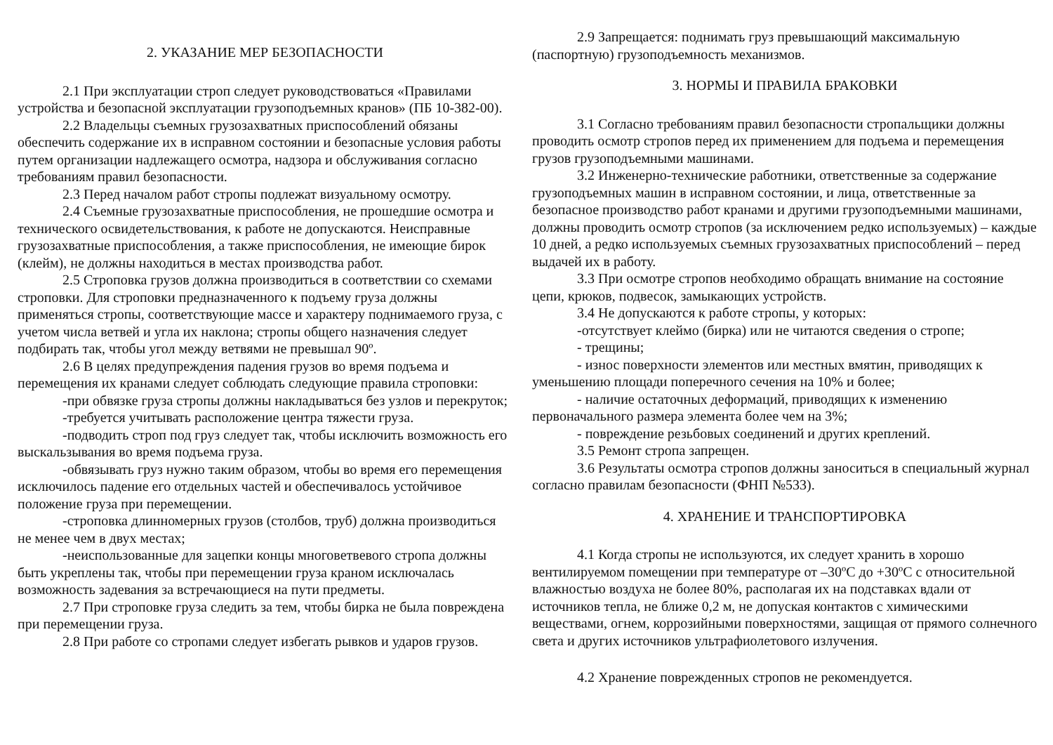2. УКАЗАНИЕ МЕР БЕЗОПАСНОСТИ
2.1 При эксплуатации строп следует руководствоваться «Правилами устройства и безопасной эксплуатации грузоподъемных кранов» (ПБ 10-382-00).
2.2 Владельцы съемных грузозахватных приспособлений обязаны обеспечить содержание их в исправном состоянии и безопасные условия работы путем организации надлежащего осмотра, надзора и обслуживания согласно требованиям правил безопасности.
2.3 Перед началом работ стропы подлежат визуальному осмотру.
2.4 Съемные грузозахватные приспособления, не прошедшие осмотра и технического освидетельствования, к работе не допускаются. Неисправные грузозахватные приспособления, а также приспособления, не имеющие бирок (клейм), не должны находиться в местах производства работ.
2.5 Строповка грузов должна производиться в соответствии со схемами строповки. Для строповки предназначенного к подъему груза должны применяться стропы, соответствующие массе и характеру поднимаемого груза, с учетом числа ветвей и угла их наклона; стропы общего назначения следует подбирать так, чтобы угол между ветвями не превышал 90º.
2.6 В целях предупреждения падения грузов во время подъема и перемещения их кранами следует соблюдать следующие правила строповки:
-при обвязке груза стропы должны накладываться без узлов и перекруток;
-требуется учитывать расположение центра тяжести груза.
-подводить строп под груз следует так, чтобы исключить возможность его выскальзывания во время подъема груза.
-обвязывать груз нужно таким образом, чтобы во время его перемещения исключилось падение его отдельных частей и обеспечивалось устойчивое положение груза при перемещении.
-строповка длинномерных грузов (столбов, труб) должна производиться не менее чем в двух местах;
-неиспользованные для зацепки концы многоветвевого стропа должны быть укреплены так, чтобы при перемещении груза краном исключалась возможность задевания за встречающиеся на пути предметы.
2.7 При строповке груза следить за тем, чтобы бирка не была повреждена при перемещении груза.
2.8 При работе со стропами следует избегать рывков и ударов грузов.
2.9 Запрещается: поднимать груз превышающий максимальную (паспортную) грузоподъемность механизмов.
3. НОРМЫ И ПРАВИЛА БРАКОВКИ
3.1 Согласно требованиям правил безопасности стропальщики должны проводить осмотр стропов перед их применением для подъема и перемещения грузов грузоподъемными машинами.
3.2 Инженерно-технические работники, ответственные за содержание грузоподъемных машин в исправном состоянии, и лица, ответственные за безопасное производство работ кранами и другими грузоподъемными машинами, должны проводить осмотр стропов (за исключением редко используемых) – каждые 10 дней, а редко используемых съемных грузозахватных приспособлений – перед выдачей их в работу.
3.3 При осмотре стропов необходимо обращать внимание на состояние цепи, крюков, подвесок, замыкающих устройств.
3.4 Не допускаются к работе стропы, у которых:
-отсутствует клеймо (бирка) или не читаются сведения о стропе;
- трещины;
- износ поверхности элементов или местных вмятин, приводящих к уменьшению площади поперечного сечения на 10% и более;
- наличие остаточных деформаций, приводящих к изменению первоначального размера элемента более чем на 3%;
- повреждение резьбовых соединений и других креплений.
3.5 Ремонт стропа запрещен.
3.6 Результаты осмотра стропов должны заноситься в специальный журнал согласно правилам безопасности (ФНП №533).
4. ХРАНЕНИЕ И ТРАНСПОРТИРОВКА
4.1 Когда стропы не используются, их следует хранить в хорошо вентилируемом помещении при температуре от –30ºС до +30ºС с относительной влажностью воздуха не более 80%, располагая их на подставках вдали от источников тепла, не ближе 0,2 м, не допуская контактов с химическими веществами, огнем, коррозийными поверхностями, защищая от прямого солнечного света и других источников ультрафиолетового излучения.
4.2 Хранение поврежденных стропов не рекомендуется.